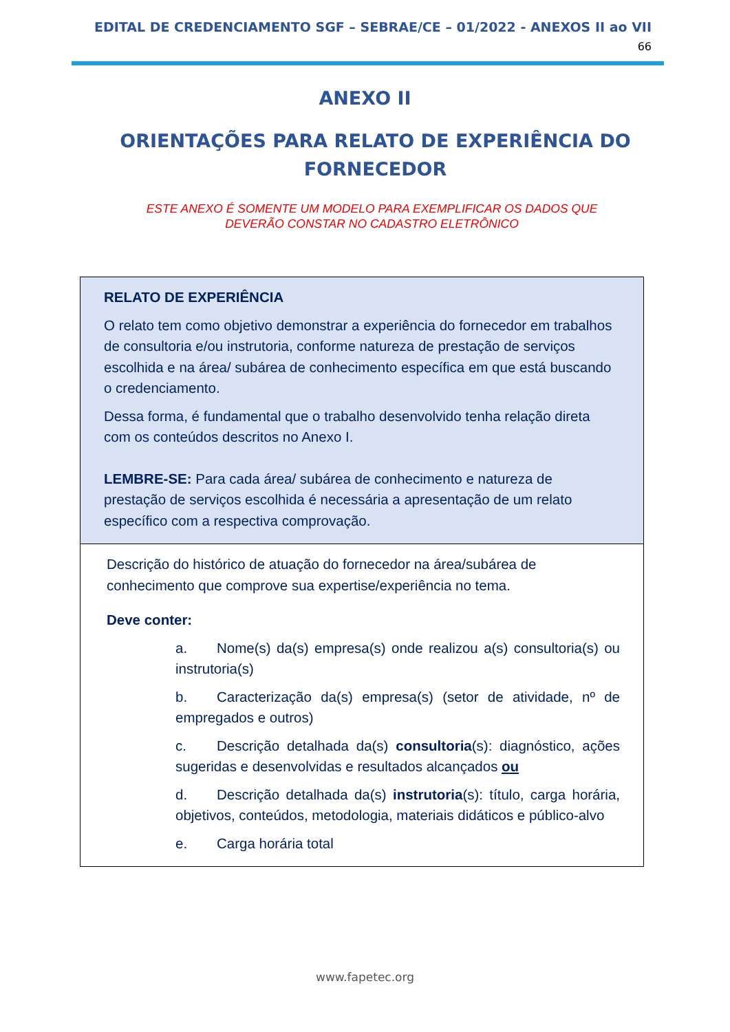EDITAL DE CREDENCIAMENTO SGF – SEBRAE/CE – 01/2022 - ANEXOS II ao VII
66
ANEXO II
ORIENTAÇÕES PARA RELATO DE EXPERIÊNCIA DO FORNECEDOR
ESTE ANEXO É SOMENTE UM MODELO PARA EXEMPLIFICAR OS DADOS QUE DEVERÃO CONSTAR NO CADASTRO ELETRÔNICO
| RELATO DE EXPERIÊNCIA O relato tem como objetivo demonstrar a experiência do fornecedor em trabalhos de consultoria e/ou instrutoria, conforme natureza de prestação de serviços escolhida e na área/ subárea de conhecimento específica em que está buscando o credenciamento. Dessa forma, é fundamental que o trabalho desenvolvido tenha relação direta com os conteúdos descritos no Anexo I. LEMBRE-SE: Para cada área/ subárea de conhecimento e natureza de prestação de serviços escolhida é necessária a apresentação de um relato específico com a respectiva comprovação. |
| Descrição do histórico de atuação do fornecedor na área/subárea de conhecimento que comprove sua expertise/experiência no tema. Deve conter: a. Nome(s) da(s) empresa(s) onde realizou a(s) consultoria(s) ou instrutoria(s) b. Caracterização da(s) empresa(s) (setor de atividade, nº de empregados e outros) c. Descrição detalhada da(s) consultoria (s): diagnóstico, ações sugeridas e desenvolvidas e resultados alcançados ou d. Descrição detalhada da(s) instrutoria (s): título, carga horária, objetivos, conteúdos, metodologia, materiais didáticos e público-alvo e. Carga horária total |
www.fapetec.org